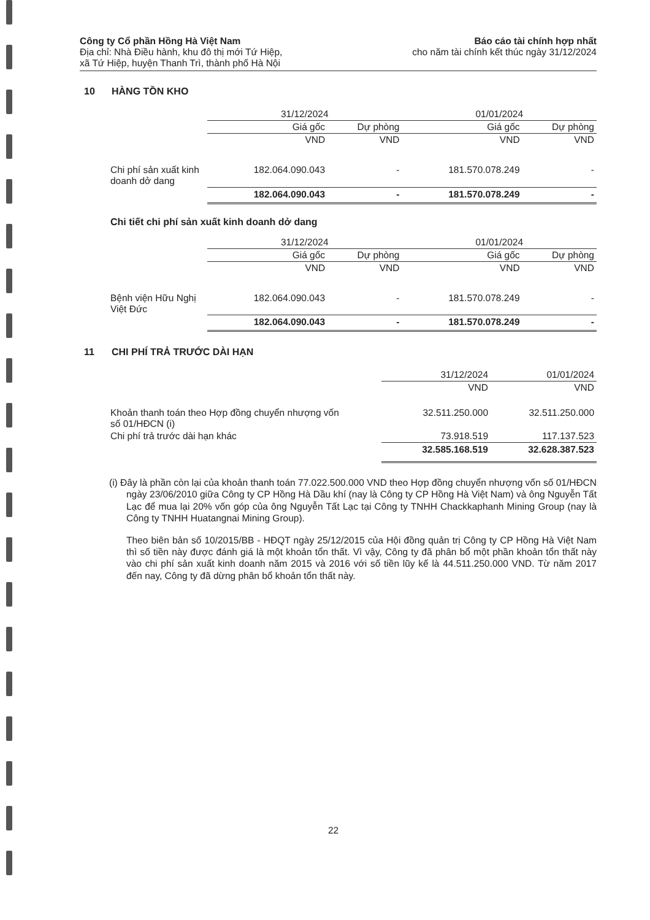Công ty Cổ phần Hồng Hà Việt Nam
Địa chỉ: Nhà Điều hành, khu đô thị mới Tứ Hiệp,
xã Tứ Hiệp, huyện Thanh Trì, thành phố Hà Nội
Báo cáo tài chính hợp nhất
cho năm tài chính kết thúc ngày 31/12/2024
10 HÀNG TỒN KHO
| | 31/12/2024 | | 01/01/2024 | |
| --- | --- | --- | --- | --- |
| | Giá gốc | Dự phòng | Giá gốc | Dự phòng |
| | VND | VND | VND | VND |
| Chi phí sản xuất kinh doanh dở dang | 182.064.090.043 | - | 181.570.078.249 | - |
| | 182.064.090.043 | - | 181.570.078.249 | - |
Chi tiết chi phí sản xuất kinh doanh dở dang
| | 31/12/2024 | | 01/01/2024 | |
| --- | --- | --- | --- | --- |
| | Giá gốc | Dự phòng | Giá gốc | Dự phòng |
| | VND | VND | VND | VND |
| Bệnh viện Hữu Nghị Việt Đức | 182.064.090.043 | - | 181.570.078.249 | - |
| | 182.064.090.043 | - | 181.570.078.249 | - |
11 CHI PHÍ TRẢ TRƯỚC DÀI HẠN
| | 31/12/2024 | 01/01/2024 |
| --- | --- | --- |
| | VND | VND |
| Khoản thanh toán theo Hợp đồng chuyển nhượng vốn số 01/HĐCN (i) | 32.511.250.000 | 32.511.250.000 |
| Chi phí trả trước dài hạn khác | 73.918.519 | 117.137.523 |
| | 32.585.168.519 | 32.628.387.523 |
(i) Đây là phần còn lại của khoản thanh toán 77.022.500.000 VND theo Hợp đồng chuyển nhượng vốn số 01/HĐCN ngày 23/06/2010 giữa Công ty CP Hồng Hà Dầu khí (nay là Công ty CP Hồng Hà Việt Nam) và ông Nguyễn Tất Lạc để mua lại 20% vốn góp của ông Nguyễn Tất Lạc tại Công ty TNHH Chackkaphanh Mining Group (nay là Công ty TNHH Huatangnai Mining Group).
Theo biên bản số 10/2015/BB - HĐQT ngày 25/12/2015 của Hội đồng quản trị Công ty CP Hồng Hà Việt Nam thì số tiền này được đánh giá là một khoản tổn thất. Vì vậy, Công ty đã phân bổ một phần khoản tổn thất này vào chi phí sản xuất kinh doanh năm 2015 và 2016 với số tiền lũy kế là 44.511.250.000 VND. Từ năm 2017 đến nay, Công ty đã dừng phân bổ khoản tổn thất này.
22